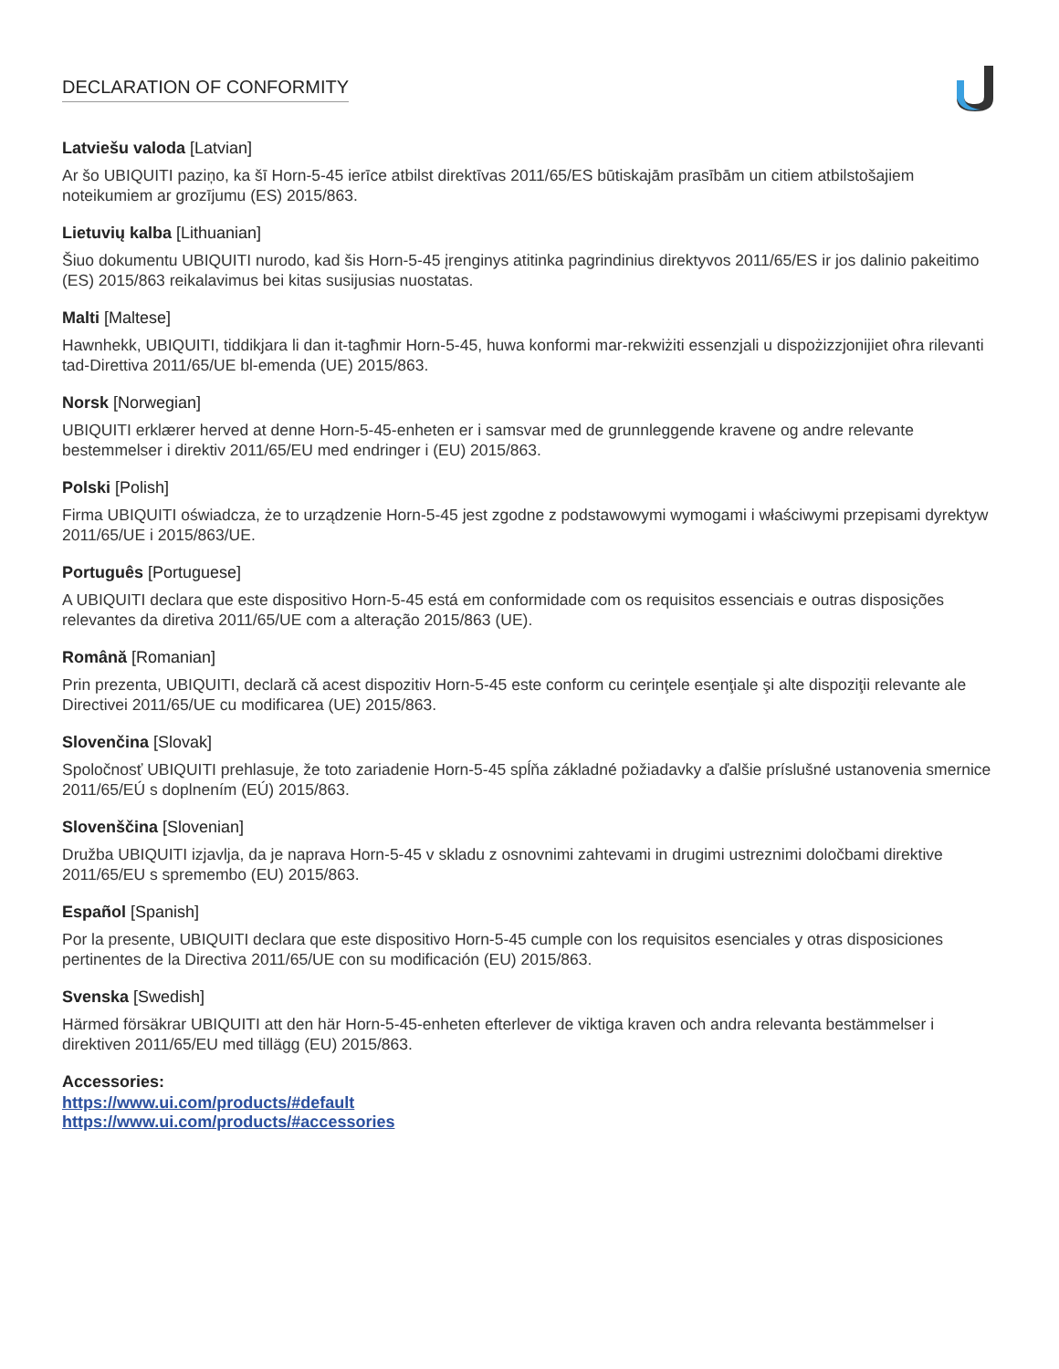DECLARATION OF CONFORMITY
Latviešu valoda [Latvian]
Ar šo UBIQUITI paziņo, ka šī Horn-5-45 ierīce atbilst direktīvas 2011/65/ES būtiskajām prasībām un citiem atbilstošajiem noteikumiem ar grozījumu (ES) 2015/863.
Lietuvių kalba [Lithuanian]
Šiuo dokumentu UBIQUITI nurodo, kad šis Horn-5-45 įrenginys atitinka pagrindinius direktyvos 2011/65/ES ir jos dalinio pakeitimo (ES) 2015/863 reikalavimus bei kitas susijusias nuostatas.
Malti [Maltese]
Hawnhekk, UBIQUITI, tiddikjara li dan it-tagħmir Horn-5-45, huwa konformi mar-rekwiżiti essenzjali u dispożizzjonijiet oħra rilevanti tad-Direttiva 2011/65/UE bl-emenda (UE) 2015/863.
Norsk [Norwegian]
UBIQUITI erklærer herved at denne Horn-5-45-enheten er i samsvar med de grunnleggende kravene og andre relevante bestemmelser i direktiv 2011/65/EU med endringer i (EU) 2015/863.
Polski [Polish]
Firma UBIQUITI oświadcza, że to urządzenie Horn-5-45 jest zgodne z podstawowymi wymogami i właściwymi przepisami dyrektyw 2011/65/UE i 2015/863/UE.
Português [Portuguese]
A UBIQUITI declara que este dispositivo Horn-5-45 está em conformidade com os requisitos essenciais e outras disposições relevantes da diretiva 2011/65/UE com a alteração 2015/863 (UE).
Română [Romanian]
Prin prezenta, UBIQUITI, declară că acest dispozitiv Horn-5-45 este conform cu cerinţele esenţiale şi alte dispoziţii relevante ale Directivei 2011/65/UE cu modificarea (UE) 2015/863.
Slovenčina [Slovak]
Spoločnosť UBIQUITI prehlasuje, že toto zariadenie Horn-5-45 spĺňa základné požiadavky a ďalšie príslušné ustanovenia smernice 2011/65/EÚ s doplnením (EÚ) 2015/863.
Slovenščina [Slovenian]
Družba UBIQUITI izjavlja, da je naprava Horn-5-45 v skladu z osnovnimi zahtevami in drugimi ustreznimi določbami direktive 2011/65/EU s spremembo (EU) 2015/863.
Español [Spanish]
Por la presente, UBIQUITI declara que este dispositivo Horn-5-45 cumple con los requisitos esenciales y otras disposiciones pertinentes de la Directiva 2011/65/UE con su modificación (EU) 2015/863.
Svenska [Swedish]
Härmed försäkrar UBIQUITI att den här Horn-5-45-enheten efterlever de viktiga kraven och andra relevanta bestämmelser i direktiven 2011/65/EU med tillägg (EU) 2015/863.
Accessories:
https://www.ui.com/products/#default
https://www.ui.com/products/#accessories